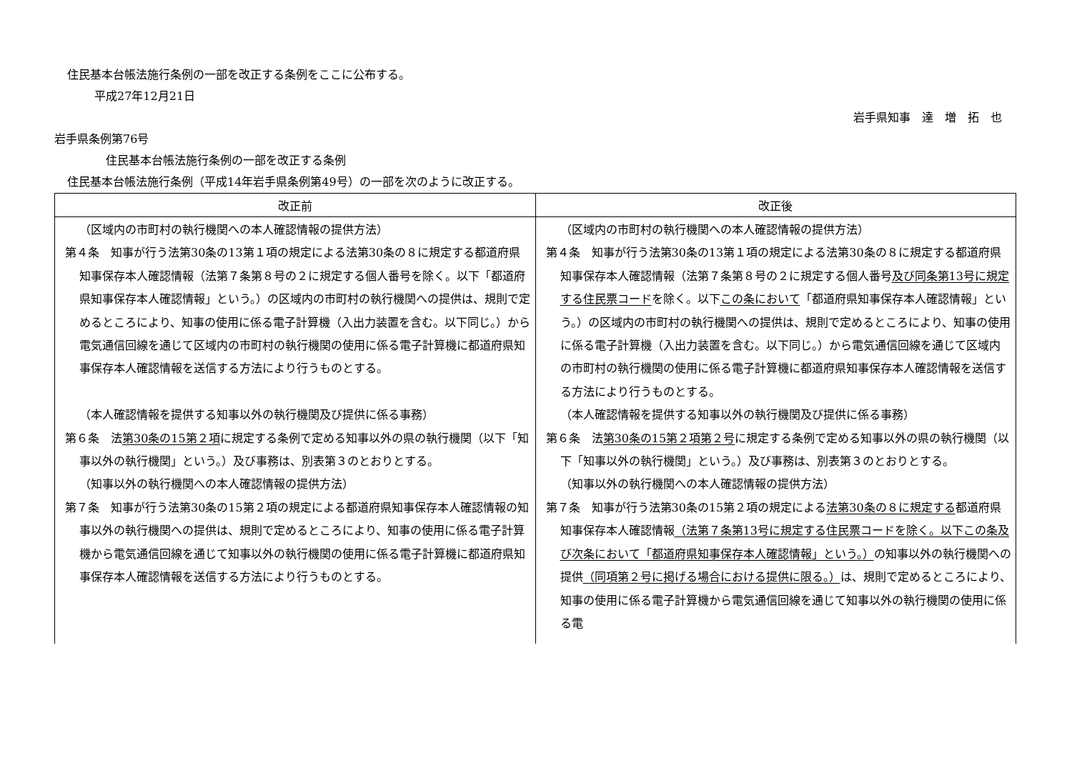住民基本台帳法施行条例の一部を改正する条例をここに公布する。
平成27年12月21日
岩手県知事　達　増　拓　也
岩手県条例第76号
　住民基本台帳法施行条例の一部を改正する条例
住民基本台帳法施行条例（平成14年岩手県条例第49号）の一部を次のように改正する。
| 改正前 | 改正後 |
| --- | --- |
| （区域内の市町村の執行機関への本人確認情報の提供方法） 第４条 知事が行う法第30条の13第１項の規定による法第30条の８に規定する都道府県知事保存本人確認情報（法第７条第８号の２に規定する個人番号を除く。以下「都道府県知事保存本人確認情報」という。）の区域内の市町村の執行機関への提供は、規則で定めるところにより、知事の使用に係る電子計算機（入出力装置を含む。以下同じ。）から電気通信回線を通じて区域内の市町村の執行機関の使用に係る電子計算機に都道府県知事保存本人確認情報を送信する方法により行うものとする。 （本人確認情報を提供する知事以外の執行機関及び提供に係る事務） 第６条 法 第30条の15第２項 に規定する条例で定める知事以外の県の執行機関（以下「知事以外の執行機関」という。）及び事務は、別表第３のとおりとする。 （知事以外の執行機関への本人確認情報の提供方法） 第７条 知事が行う法第30条の15第２項の規定による都道府県知事保存本人確認情報の知事以外の執行機関への提供は、規則で定めるところにより、知事の使用に係る電子計算機から電気通信回線を通じて知事以外の執行機関の使用に係る電子計算機に都道府県知事保存本人確認情報を送信する方法により行うものとする。 | （区域内の市町村の執行機関への本人確認情報の提供方法） 第４条 知事が行う法第30条の13第１項の規定による法第30条の８に規定する都道府県知事保存本人確認情報（法第７条第８号の２に規定する個人番号 及び同条第13号に規定する住民票コード を除く。以下 この条において 「都道府県知事保存本人確認情報」という。）の区域内の市町村の執行機関への提供は、規則で定めるところにより、知事の使用に係る電子計算機（入出力装置を含む。以下同じ。）から電気通信回線を通じて区域内の市町村の執行機関の使用に係る電子計算機に都道府県知事保存本人確認情報を送信する方法により行うものとする。 （本人確認情報を提供する知事以外の執行機関及び提供に係る事務） 第６条 法 第30条の15第２項第２号 に規定する条例で定める知事以外の県の執行機関（以下「知事以外の執行機関」という。）及び事務は、別表第３のとおりとする。 （知事以外の執行機関への本人確認情報の提供方法） 第７条 知事が行う法第30条の15第２項の規定による 法第30条の８に規定する 都道府県知事保存本人確認情報 （法第７条第13号に規定する住民票コードを除く。以下この条及び次条において「都道府県知事保存本人確認情報」という。） の知事以外の執行機関への提供 （同項第２号に掲げる場合における提供に限る。） は、規則で定めるところにより、知事の使用に係る電子計算機から電気通信回線を通じて知事以外の執行機関の使用に係る電 |